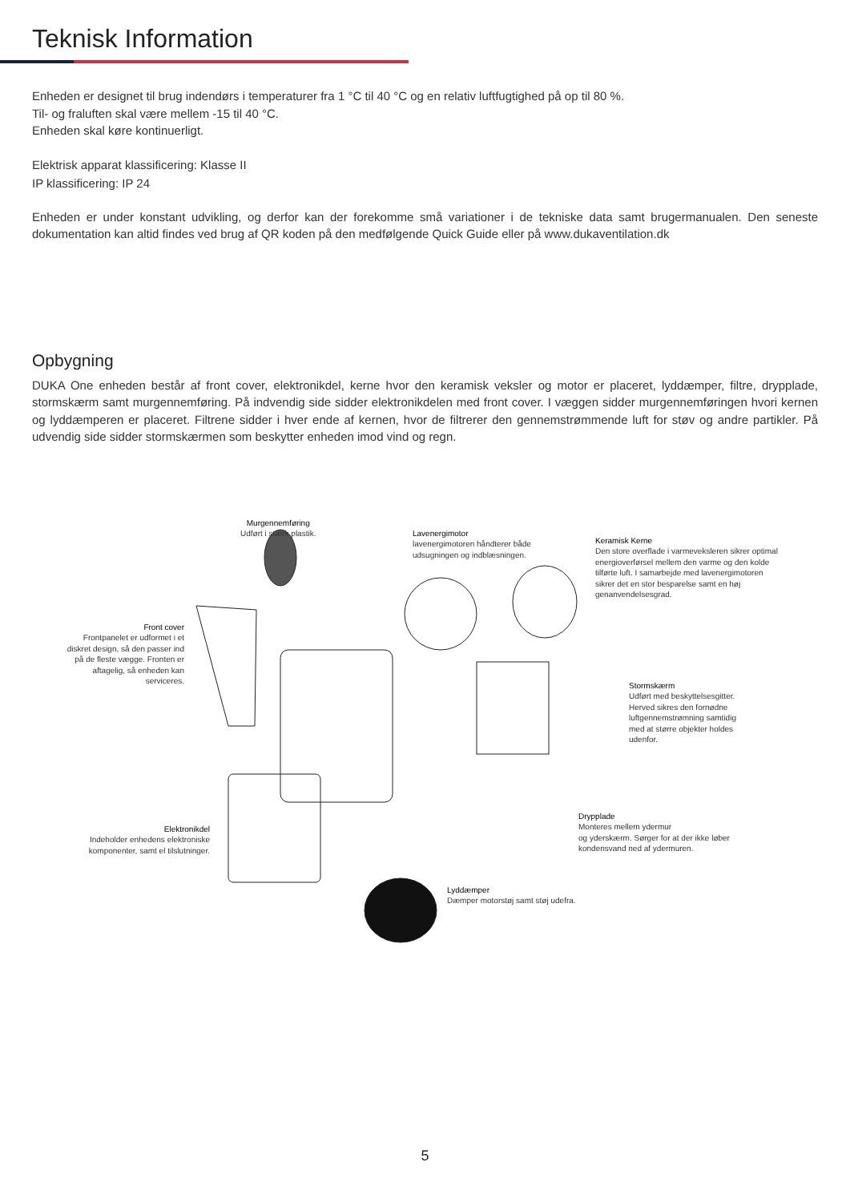Teknisk Information
Enheden er designet til brug indendørs i temperaturer fra 1 °C til 40 °C og en relativ luftfugtighed på op til 80 %.
Til- og fraluften skal være mellem -15 til 40 °C.
Enheden skal køre kontinuerligt.
Elektrisk apparat klassificering: Klasse II
IP klassificering: IP 24
Enheden er under konstant udvikling, og derfor kan der forekomme små variationer i de tekniske data samt brugermanualen. Den seneste dokumentation kan altid findes ved brug af QR koden på den medfølgende Quick Guide eller på www.dukaventilation.dk
Opbygning
DUKA One enheden består af front cover, elektronikdel, kerne hvor den keramisk veksler og motor er placeret, lyddæmper, filtre, drypplade, stormskærm samt murgennemføring. På indvendig side sidder elektronikdelen med front cover. I væggen sidder murgennemføringen hvori kernen og lyddæmperen er placeret. Filtrene sidder i hver ende af kernen, hvor de filtrerer den gennemstrømmende luft for støv og andre partikler. På udvendig side sidder stormskærmen som beskytter enheden imod vind og regn.
Murgennemføring
Udført i stærk plastik.
Lavenergimotor
lavenergimotoren håndterer både
udsugningen og indblæsningen.
Keramisk Kerne
Den store overflade i varmeveksleren sikrer optimal
energioverførsel mellem den varme og den kolde
tilførte luft. I samarbejde med lavenergimotoren
sikrer det en stor besparelse samt en høj
genanvendelsesgrad.
Front cover
Frontpanelet er udformet i et diskret design, så den passer ind på de fleste vægge. Fronten er aftagelig, så enheden kan serviceres.
Stormskærm
Udført med beskyttelsesgitter.
Herved sikres den fornødne
luftgennemstrømning samtidig
med at større objekter holdes
udenfor.
Elektronikdel
Indeholder enhedens elektroniske komponenter, samt el tilslutninger.
Drypplade
Monteres mellem ydermur
og yderskærm. Sørger for at der ikke løber
kondensvand ned af ydermuren.
Lyddæmper
Dæmper motorstøj samt støj udefra.
5